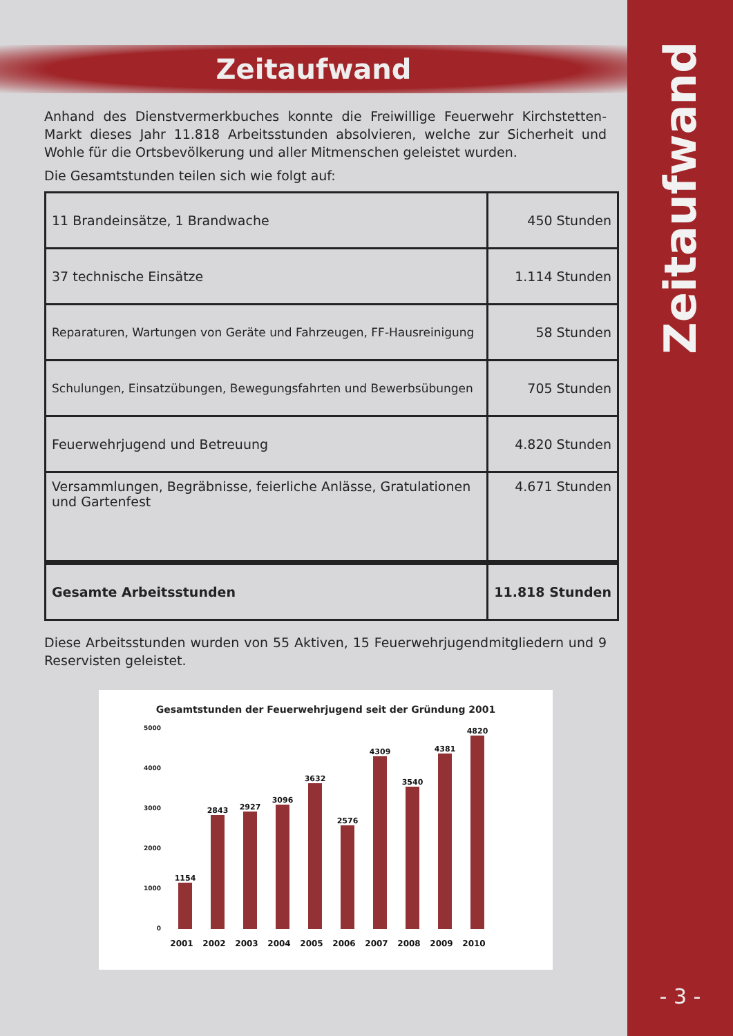Zeitaufwand
Anhand des Dienstvermerkbuches konnte die Freiwillige Feuerwehr Kirchstetten-Markt dieses Jahr 11.818 Arbeitsstunden absolvieren, welche zur Sicherheit und Wohle für die Ortsbevölkerung und aller Mitmenschen geleistet wurden.
Die Gesamtstunden teilen sich wie folgt auf:
| 11 Brandeinsätze, 1 Brandwache | 450 Stunden |
| 37 technische Einsätze | 1.114 Stunden |
| Reparaturen, Wartungen von Geräte und Fahrzeugen, FF-Hausreinigung | 58 Stunden |
| Schulungen, Einsatzübungen, Bewegungsfahrten und Bewerbsübungen | 705 Stunden |
| Feuerwehrjugend und Betreuung | 4.820 Stunden |
| Versammlungen, Begräbnisse, feierliche Anlässe, Gratulationen und Gartenfest | 4.671 Stunden |
| Gesamte Arbeitsstunden | 11.818 Stunden |
Diese Arbeitsstunden wurden von 55 Aktiven, 15 Feuerwehrjugendmitgliedern und 9 Reservisten geleistet.
Gesamtstunden der Feuerwehrjugend seit der Gründung 2001
5000
4000
3000
2000
1000
0
1154
2843
2927
3096
3632
2576
4309
3540
4381
4820
2001
2002
2003
2004
2005
2006
2007
2008
2009
2010
Zeitaufwand
- 3 -